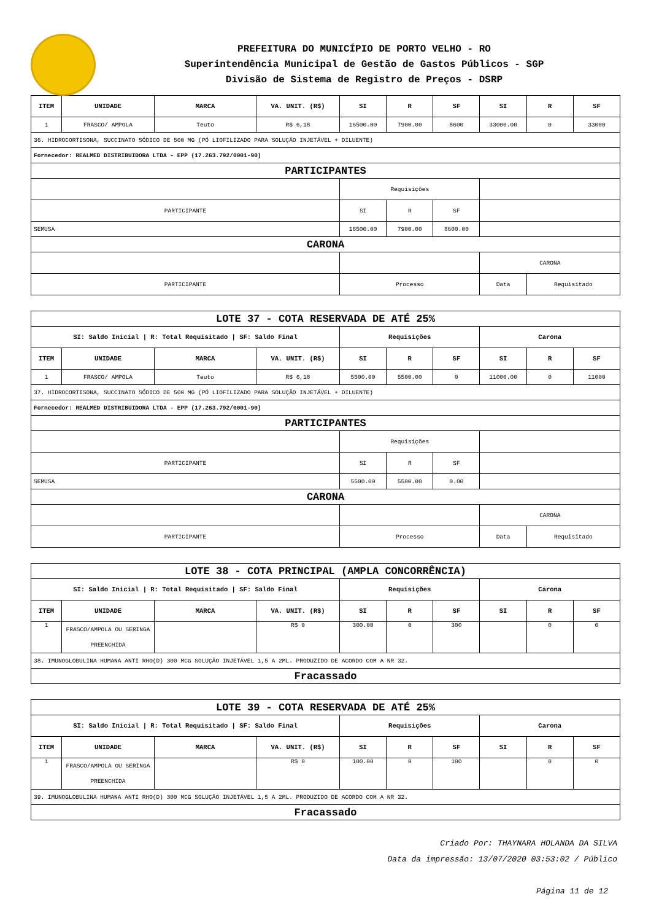PREFEITURA DO MUNICÍPIO DE PORTO VELHO - RO
Superintendência Municipal de Gestão de Gastos Públicos - SGP
Divisão de Sistema de Registro de Preços - DSRP
| ITEM | UNIDADE | MARCA | VA. UNIT. (R$) | SI | R | SF | SI | R | SF |
| --- | --- | --- | --- | --- | --- | --- | --- | --- | --- |
| 1 | FRASCO/ AMPOLA | Teuto | R$ 6,18 | 16500.00 | 7900.00 | 8600 | 33000.00 | 0 | 33000 |
| 36. HIDROCORTISONA, SUCCINATO SÓDICO DE 500 MG (PÓ LIOFILIZADO PARA SOLUÇÃO INJETÁVEL + DILUENTE) | | | | | | | | | |
| Fornecedor: REALMED DISTRIBUIDORA LTDA - EPP (17.263.792/0001-90) | | | | | | | | | |
| PARTICIPANTES | | | | | | | | | |
| | | | | Requisições | | | | | |
| PARTICIPANTE | | | | SI | R | SF | | | |
| SEMUSA | | | | 16500.00 | 7900.00 | 8600.00 | | | |
| CARONA | | | | | | | | | |
| | | | | | | | CARONA | | |
| PARTICIPANTE | | | | Processo | | | Data | Requisitado | |
| LOTE 37 - COTA RESERVADA DE ATÉ 25% | | | | | | | | | |
| SI: Saldo Inicial / R: Total Requisitado / SF: Saldo Final | | | | Requisições | | | Carona | | |
| ITEM | UNIDADE | MARCA | VA. UNIT. (R$) | SI | R | SF | SI | R | SF |
| 1 | FRASCO/ AMPOLA | Teuto | R$ 6,18 | 5500.00 | 5500.00 | 0 | 11000.00 | 0 | 11000 |
| 37. HIDROCORTISONA, SUCCINATO SÓDICO DE 500 MG (PÓ LIOFILIZADO PARA SOLUÇÃO INJETÁVEL + DILUENTE) | | | | | | | | | |
| Fornecedor: REALMED DISTRIBUIDORA LTDA - EPP (17.263.792/0001-90) | | | | | | | | | |
| PARTICIPANTES | | | | | | | | | |
| | | | | Requisições | | | | | |
| PARTICIPANTE | | | | SI | R | SF | | | |
| SEMUSA | | | | 5500.00 | 5500.00 | 0.00 | | | |
| CARONA | | | | | | | | | |
| | | | | | | | CARONA | | |
| PARTICIPANTE | | | | Processo | | | Data | Requisitado | |
| LOTE 38 - COTA PRINCIPAL (AMPLA CONCORRÊNCIA) | | | | | | | | | |
| SI: Saldo Inicial / R: Total Requisitado / SF: Saldo Final | | | | Requisições | | | Carona | | |
| ITEM | UNIDADE | MARCA | VA. UNIT. (R$) | SI | R | SF | SI | R | SF |
| 1 | FRASCO/AMPOLA OU SERINGA PREENCHIDA | | R$ 0 | 300.00 | 0 | 300 | | 0 | 0 |
| 38. IMUNOGLOBULINA HUMANA ANTI RHO(D) 300 MCG SOLUÇÃO INJETÁVEL 1,5 A 2ML. PRODUZIDO DE ACORDO COM A NR 32. | | | | | | | | | |
| Fracassado | | | | | | | | | |
| LOTE 39 - COTA RESERVADA DE ATÉ 25% | | | | | | | | | |
| SI: Saldo Inicial / R: Total Requisitado / SF: Saldo Final | | | | Requisições | | | Carona | | |
| ITEM | UNIDADE | MARCA | VA. UNIT. (R$) | SI | R | SF | SI | R | SF |
| 1 | FRASCO/AMPOLA OU SERINGA PREENCHIDA | | R$ 0 | 100.00 | 0 | 100 | | 0 | 0 |
| 39. IMUNOGLOBULINA HUMANA ANTI RHO(D) 300 MCG SOLUÇÃO INJETÁVEL 1,5 A 2ML. PRODUZIDO DE ACORDO COM A NR 32. | | | | | | | | | |
| Fracassado | | | | | | | | | |
Criado Por: THAYNARA HOLANDA DA SILVA
Data da impressão: 13/07/2020 03:53:02 / Público
Página 11 de 12